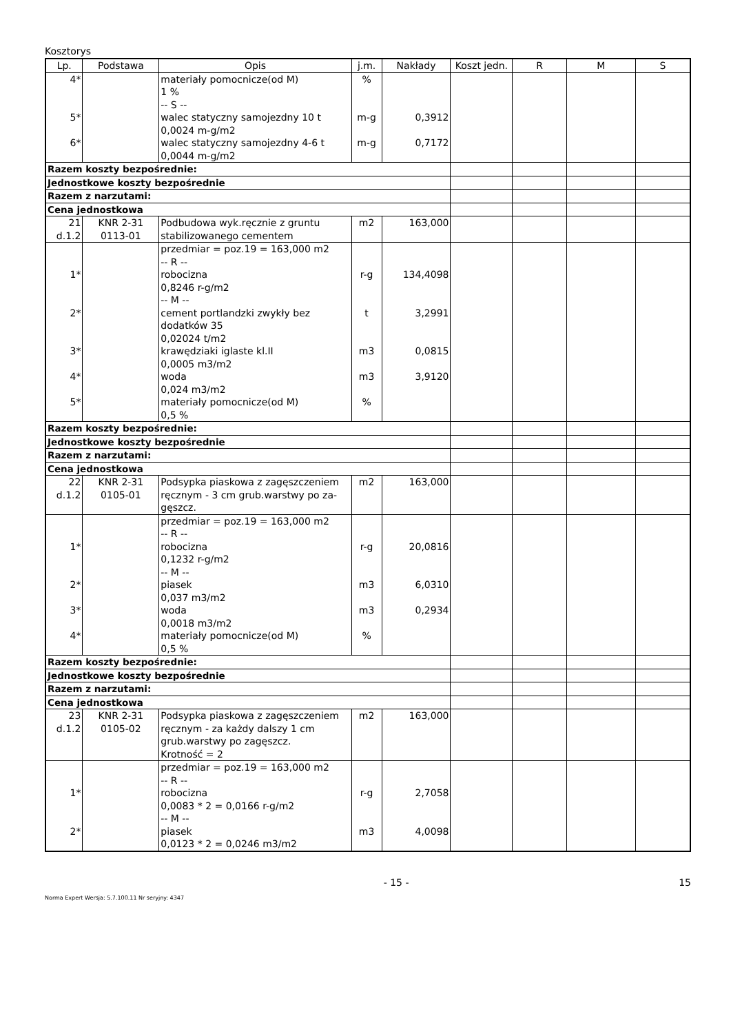Kosztorys
| Lp. | Podstawa | Opis | j.m. | Nakłady | Koszt jedn. | R | M | S |
| --- | --- | --- | --- | --- | --- | --- | --- | --- |
| 4* 5* 6* | | materiały pomocnicze(od M) 1 % -- S -- walec statyczny samojezdny 10 t 0,0024 m-g/m2 walec statyczny samojezdny 4-6 t 0,0044 m-g/m2 | % m-g m-g | 0,3912 0,7172 | | | | |
| Razem koszty bezpośrednie: | | | | | | | | |
| Jednostkowe koszty bezpośrednie | | | | | | | | |
| Razem z narzutami: | | | | | | | | |
| Cena jednostkowa | | | | | | | | |
| 21 d.1.2 | KNR 2-31 0113-01 | Podbudowa wyk.ręcznie z gruntu stabilizowanego cementem | m2 | 163,000 | | | | |
| 1* 2* 3* 4* 5* | | przedmiar = poz.19 = 163,000 m2 -- R -- robocizna 0,8246 r-g/m2 -- M -- cement portlandzki zwykły bez dodatków 35 0,02024 t/m2 krawędziaki iglaste kl.II 0,0005 m3/m2 woda 0,024 m3/m2 materiały pomocnicze(od M) 0,5 % | r-g t m3 m3 % | 134,4098 3,2991 0,0815 3,9120 | | | | |
| Razem koszty bezpośrednie: | | | | | | | | |
| Jednostkowe koszty bezpośrednie | | | | | | | | |
| Razem z narzutami: | | | | | | | | |
| Cena jednostkowa | | | | | | | | |
| 22 d.1.2 | KNR 2-31 0105-01 | Podsypka piaskowa z zagęszczeniem ręcznym - 3 cm grub.warstwy po za- gęszcz. | m2 | 163,000 | | | | |
| 1* 2* 3* 4* | | przedmiar = poz.19 = 163,000 m2 -- R -- robocizna 0,1232 r-g/m2 -- M -- piasek 0,037 m3/m2 woda 0,0018 m3/m2 materiały pomocnicze(od M) 0,5 % | r-g m3 m3 % | 20,0816 6,0310 0,2934 | | | | |
| Razem koszty bezpośrednie: | | | | | | | | |
| Jednostkowe koszty bezpośrednie | | | | | | | | |
| Razem z narzutami: | | | | | | | | |
| Cena jednostkowa | | | | | | | | |
| 23 d.1.2 | KNR 2-31 0105-02 | Podsypka piaskowa z zagęszczeniem ręcznym - za każdy dalszy 1 cm grub.warstwy po zagęszcz. Krotność = 2 | m2 | 163,000 | | | | |
| 1* 2* | | przedmiar = poz.19 = 163,000 m2 -- R -- robocizna 0,0083 * 2 = 0,0166 r-g/m2 -- M -- piasek 0,0123 * 2 = 0,0246 m3/m2 | r-g m3 | 2,7058 4,0098 | | | | |
- 15 - 15
Norma Expert Wersja: 5.7.100.11 Nr seryjny: 4347